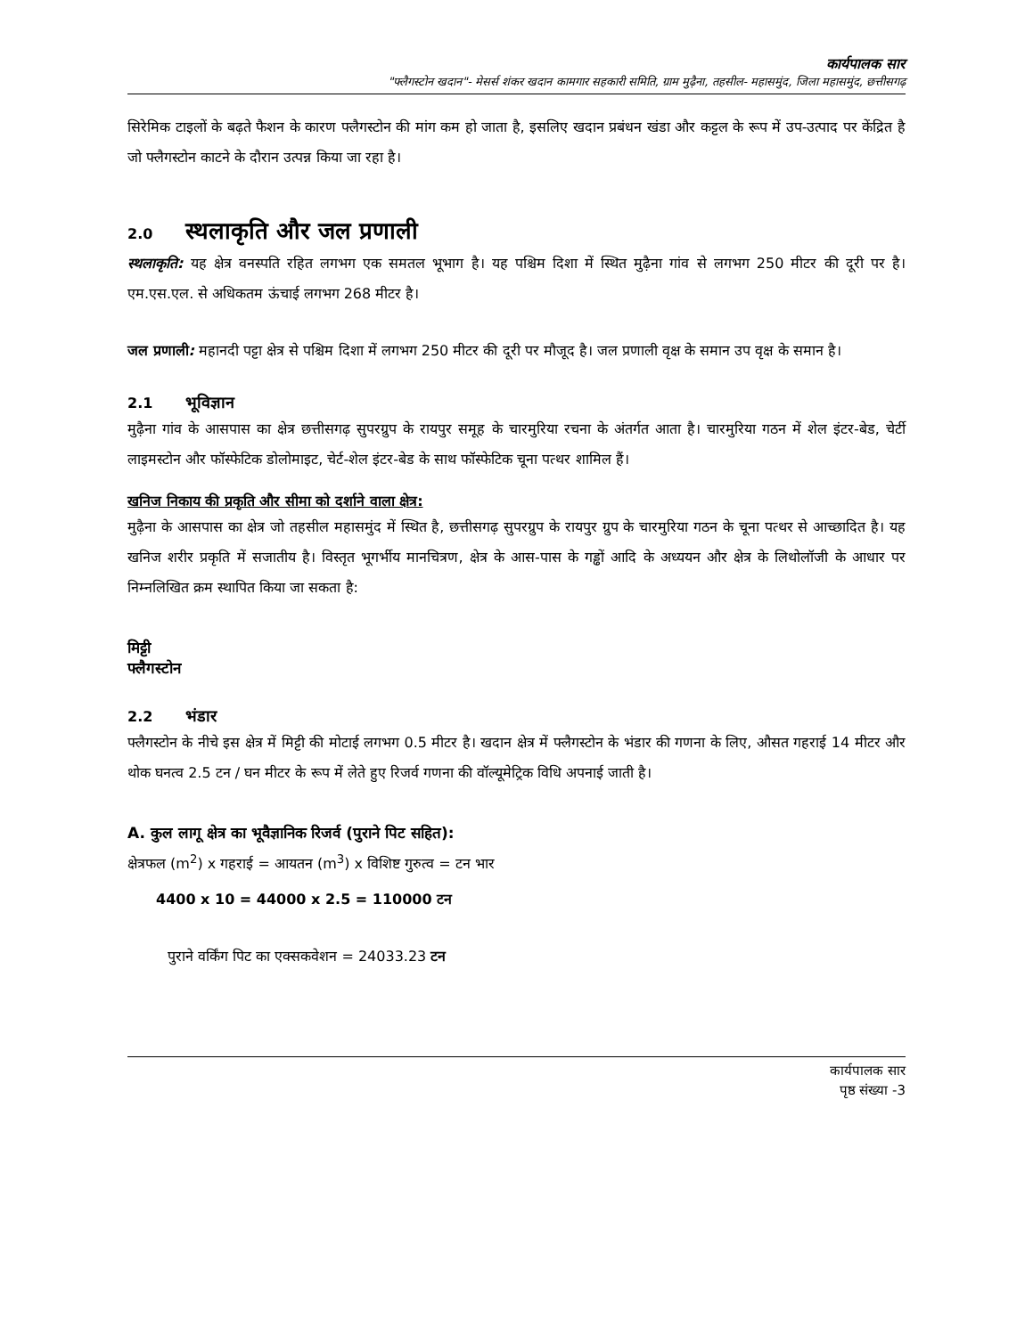कार्यपालक सार
"फ्लैगस्टोन खदान"- मेसर्स शंकर खदान कामगार सहकारी समिति, ग्राम मुढ़ैना, तहसील- महासमुंद, जिला महासमुंद, छत्तीसगढ़
सिरेमिक टाइलों के बढ़ते फैशन के कारण फ्लैगस्टोन की मांग कम हो जाता है, इसलिए खदान प्रबंधन खंडा और कट्टल के रूप में उप-उत्पाद पर केंद्रित है जो फ्लैगस्टोन काटने के दौरान उत्पन्न किया जा रहा है।
2.0 स्थलाकृति और जल प्रणाली
स्थलाकृति: यह क्षेत्र वनस्पति रहित लगभग एक समतल भूभाग है। यह पश्चिम दिशा में स्थित मुढ़ैना गांव से लगभग 250 मीटर की दूरी पर है। एम.एस.एल. से अधिकतम ऊंचाई लगभग 268 मीटर है।
जल प्रणाली: महानदी पट्टा क्षेत्र से पश्चिम दिशा में लगभग 250 मीटर की दूरी पर मौजूद है। जल प्रणाली वृक्ष के समान उप वृक्ष के समान है।
2.1 भूविज्ञान
मुढ़ैना गांव के आसपास का क्षेत्र छत्तीसगढ़ सुपरग्रुप के रायपुर समूह के चारमुरिया रचना के अंतर्गत आता है। चारमुरिया गठन में शेल इंटर-बेड, चेर्टी लाइमस्टोन और फॉस्फेटिक डोलोमाइट, चेर्ट-शेल इंटर-बेड के साथ फॉस्फेटिक चूना पत्थर शामिल हैं।
खनिज निकाय की प्रकृति और सीमा को दर्शाने वाला क्षेत्र:
मुढ़ैना के आसपास का क्षेत्र जो तहसील महासमुंद में स्थित है, छत्तीसगढ़ सुपरग्रुप के रायपुर ग्रुप के चारमुरिया गठन के चूना पत्थर से आच्छादित है। यह खनिज शरीर प्रकृति में सजातीय है। विस्तृत भूगर्भीय मानचित्रण, क्षेत्र के आस-पास के गड्ढों आदि के अध्ययन और क्षेत्र के लिथोलॉजी के आधार पर निम्नलिखित क्रम स्थापित किया जा सकता है:
मिट्टी
फ्लैगस्टोन
2.2 भंडार
फ्लैगस्टोन के नीचे इस क्षेत्र में मिट्टी की मोटाई लगभग 0.5 मीटर है। खदान क्षेत्र में फ्लैगस्टोन के भंडार की गणना के लिए, औसत गहराई 14 मीटर और थोक घनत्व 2.5 टन / घन मीटर के रूप में लेते हुए रिजर्व गणना की वॉल्यूमेट्रिक विधि अपनाई जाती है।
A. कुल लागू क्षेत्र का भूवैज्ञानिक रिजर्व (पुराने पिट सहित):
क्षेत्रफल (m<sup>2</sup>) x गहराई = आयतन (m<sup>3</sup>) x विशिष्ट गुरुत्व = टन भार
4400 x 10 = 44000 x 2.5 = 110000 टन
पुराने वर्किंग पिट का एक्सकवेशन = 24033.23 टन
कार्यपालक सार
पृष्ठ संख्या -3